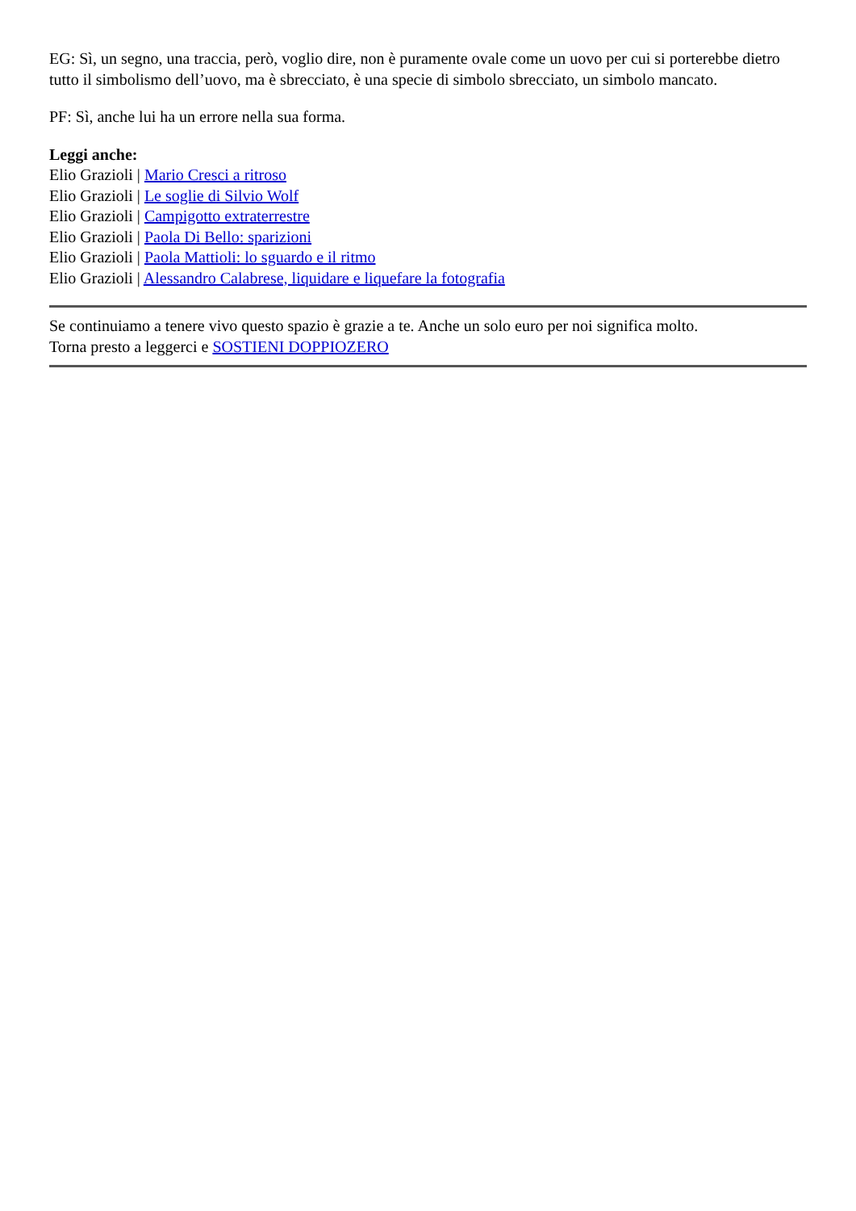EG: Sì, un segno, una traccia, però, voglio dire, non è puramente ovale come un uovo per cui si porterebbe dietro tutto il simbolismo dell’uovo, ma è sbrecciato, è una specie di simbolo sbrecciato, un simbolo mancato.
PF: Sì, anche lui ha un errore nella sua forma.
Leggi anche:
Elio Grazioli | Mario Cresci a ritroso
Elio Grazioli | Le soglie di Silvio Wolf
Elio Grazioli | Campigotto extraterrestre
Elio Grazioli | Paola Di Bello: sparizioni
Elio Grazioli | Paola Mattioli: lo sguardo e il ritmo
Elio Grazioli | Alessandro Calabrese, liquidare e liquefare la fotografia
Se continuiamo a tenere vivo questo spazio è grazie a te. Anche un solo euro per noi significa molto.
Torna presto a leggerci e SOSTIENI DOPPIOZERO